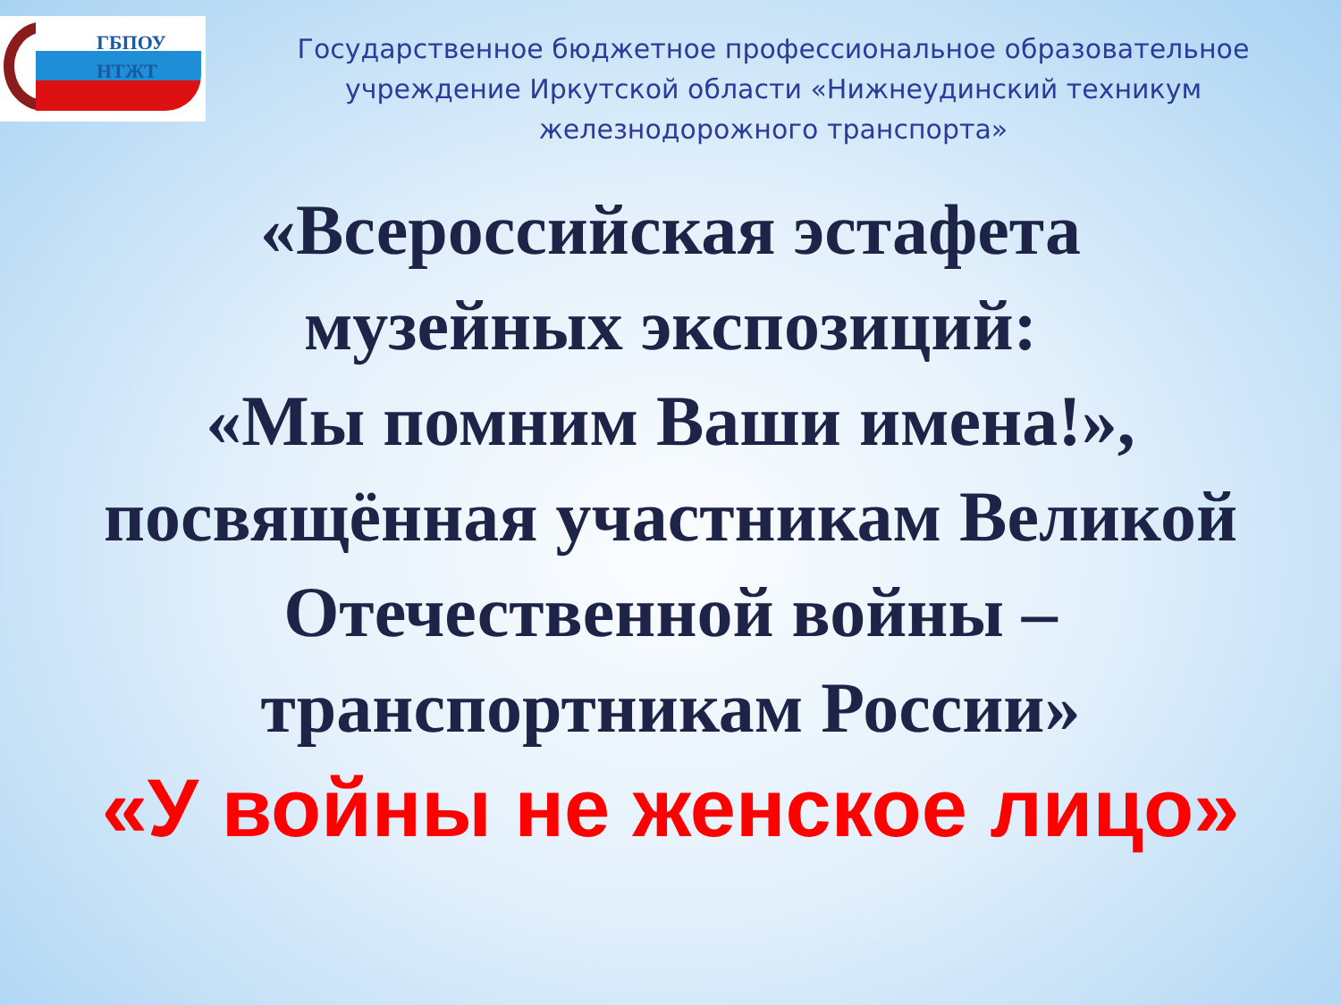ГБПОУ
НТЖТ
Государственное бюджетное профессиональное образовательное учреждение Иркутской области «Нижнеудинский техникум железнодорожного транспорта»
«Всероссийская эстафета
музейных экспозиций:
«Мы помним Ваши имена!»,
посвящённая участникам Великой
Отечественной войны –
транспортникам России»
«У войны не женское лицо»